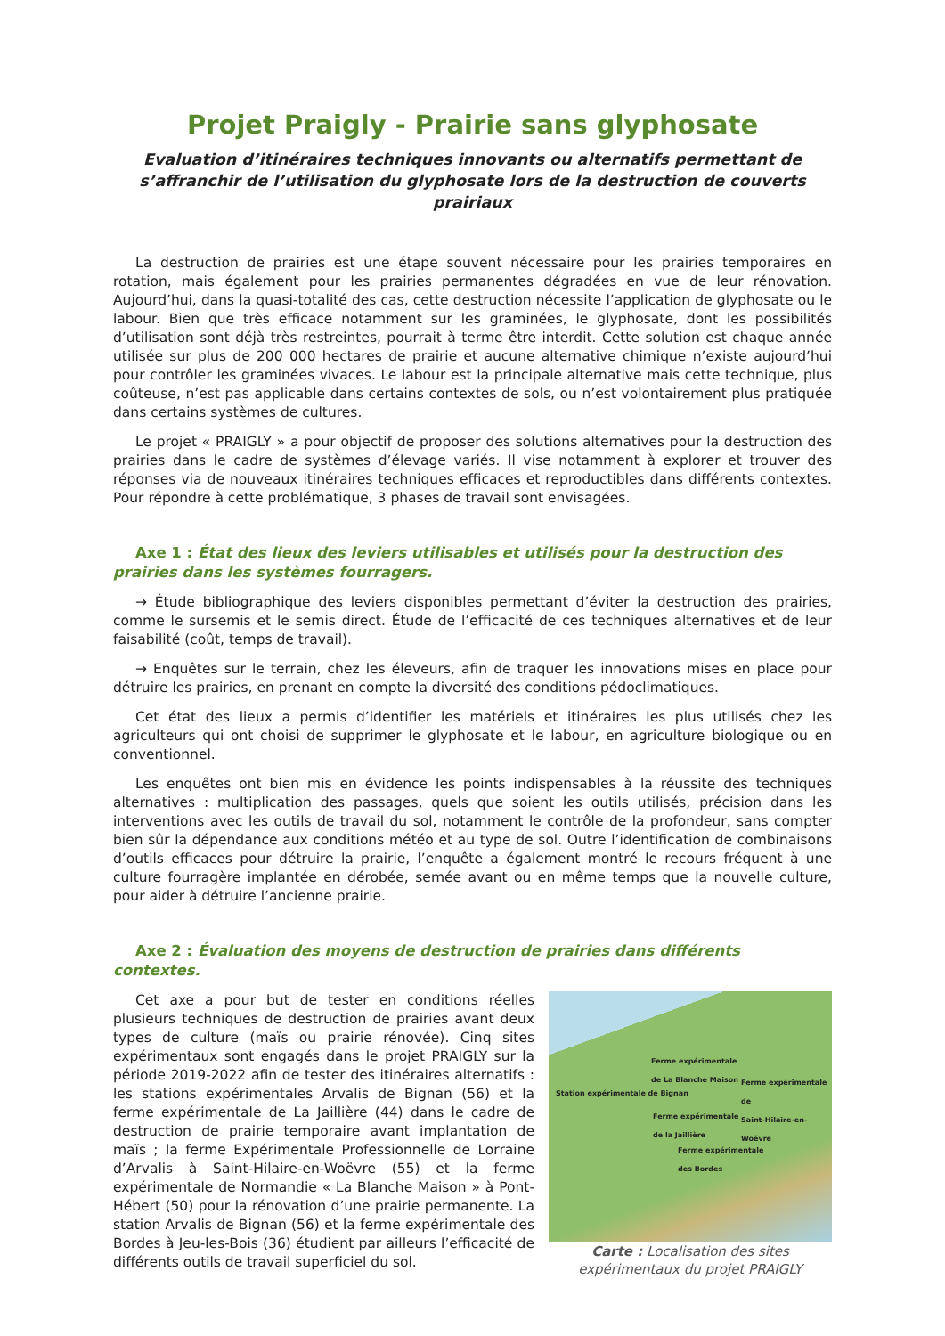Projet Praigly - Prairie sans glyphosate
Evaluation d’itinéraires techniques innovants ou alternatifs permettant de s’affranchir de l’utilisation du glyphosate lors de la destruction de couverts prairiaux
La destruction de prairies est une étape souvent nécessaire pour les prairies temporaires en rotation, mais également pour les prairies permanentes dégradées en vue de leur rénovation. Aujourd’hui, dans la quasi-totalité des cas, cette destruction nécessite l’application de glyphosate ou le labour. Bien que très efficace notamment sur les graminées, le glyphosate, dont les possibilités d’utilisation sont déjà très restreintes, pourrait à terme être interdit. Cette solution est chaque année utilisée sur plus de 200 000 hectares de prairie et aucune alternative chimique n’existe aujourd’hui pour contrôler les graminées vivaces. Le labour est la principale alternative mais cette technique, plus coûteuse, n’est pas applicable dans certains contextes de sols, ou n’est volontairement plus pratiquée dans certains systèmes de cultures.
Le projet « PRAIGLY » a pour objectif de proposer des solutions alternatives pour la destruction des prairies dans le cadre de systèmes d’élevage variés. Il vise notamment à explorer et trouver des réponses via de nouveaux itinéraires techniques efficaces et reproductibles dans différents contextes. Pour répondre à cette problématique, 3 phases de travail sont envisagées.
Axe 1 : État des lieux des leviers utilisables et utilisés pour la destruction des prairies dans les systèmes fourragers.
→ Étude bibliographique des leviers disponibles permettant d’éviter la destruction des prairies, comme le sursemis et le semis direct. Étude de l’efficacité de ces techniques alternatives et de leur faisabilité (coût, temps de travail).
→ Enquêtes sur le terrain, chez les éleveurs, afin de traquer les innovations mises en place pour détruire les prairies, en prenant en compte la diversité des conditions pédoclimatiques.
Cet état des lieux a permis d’identifier les matériels et itinéraires les plus utilisés chez les agriculteurs qui ont choisi de supprimer le glyphosate et le labour, en agriculture biologique ou en conventionnel.
Les enquêtes ont bien mis en évidence les points indispensables à la réussite des techniques alternatives : multiplication des passages, quels que soient les outils utilisés, précision dans les interventions avec les outils de travail du sol, notamment le contrôle de la profondeur, sans compter bien sûr la dépendance aux conditions météo et au type de sol. Outre l’identification de combinaisons d’outils efficaces pour détruire la prairie, l’enquête a également montré le recours fréquent à une culture fourragère implantée en dérobée, semée avant ou en même temps que la nouvelle culture, pour aider à détruire l’ancienne prairie.
Axe 2 : Évaluation des moyens de destruction de prairies dans différents contextes.
Cet axe a pour but de tester en conditions réelles plusieurs techniques de destruction de prairies avant deux types de culture (maïs ou prairie rénovée). Cinq sites expérimentaux sont engagés dans le projet PRAIGLY sur la période 2019-2022 afin de tester des itinéraires alternatifs : les stations expérimentales Arvalis de Bignan (56) et la ferme expérimentale de La Jaillière (44) dans le cadre de destruction de prairie temporaire avant implantation de maïs ; la ferme Expérimentale Professionnelle de Lorraine d’Arvalis à Saint-Hilaire-en-Woëvre (55) et la ferme expérimentale de Normandie « La Blanche Maison » à Pont-Hébert (50) pour la rénovation d’une prairie permanente. La station Arvalis de Bignan (56) et la ferme expérimentale des Bordes à Jeu-les-Bois (36) étudient par ailleurs l’efficacité de différents outils de travail superficiel du sol.
Ferme expérimentale
de La Blanche Maison
Ferme expérimentale de
Saint-Hilaire-en-Woëvre Station expérimentale de Bignan
Ferme expérimentale
de la Jaillière
Ferme expérimentale
des Bordes
Carte : Localisation des sites expérimentaux du projet PRAIGLY